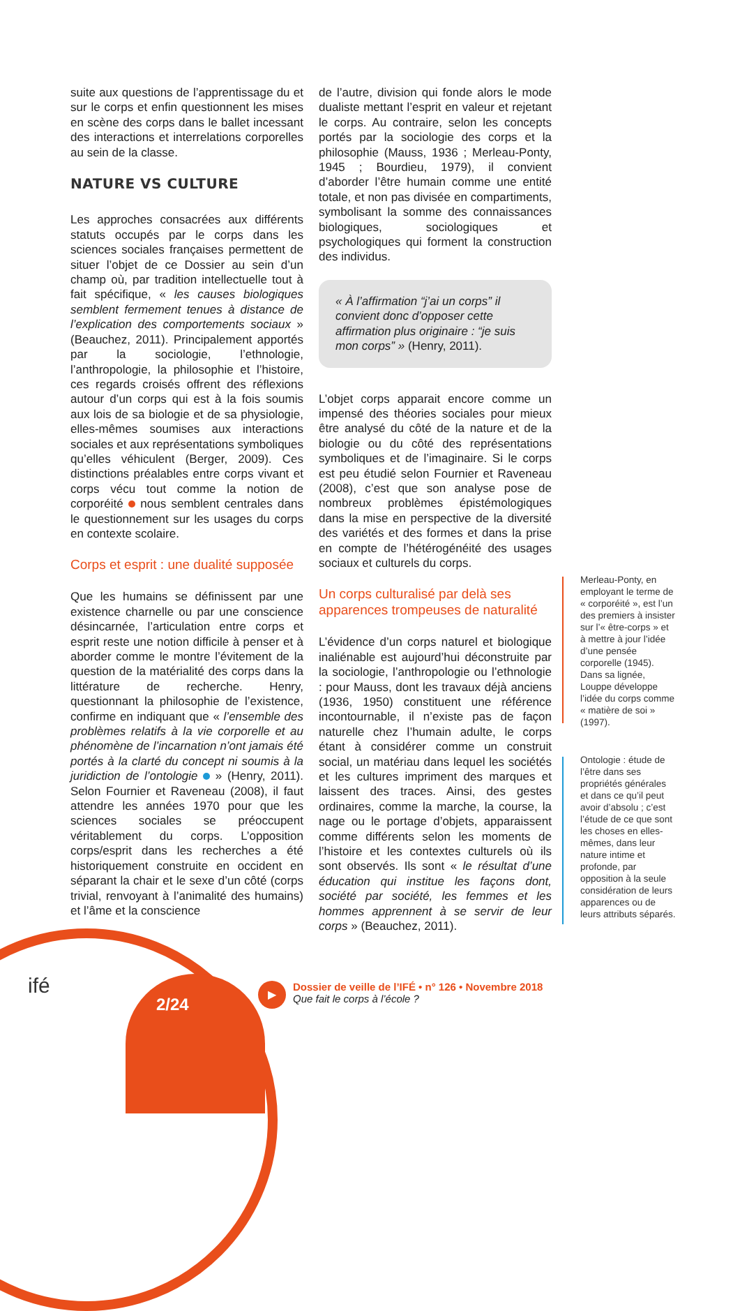suite aux questions de l’apprentissage du et sur le corps et enfin questionnent les mises en scène des corps dans le ballet incessant des interactions et interrelations corporelles au sein de la classe.
NATURE VS CULTURE
Les approches consacrées aux différents statuts occupés par le corps dans les sciences sociales françaises permettent de situer l’objet de ce Dossier au sein d’un champ où, par tradition intellectuelle tout à fait spécifique, « les causes biologiques semblent fermement tenues à distance de l’explication des comportements sociaux » (Beauchez, 2011). Principalement apportés par la sociologie, l’ethnologie, l’anthropologie, la philosophie et l’histoire, ces regards croisés offrent des réflexions autour d’un corps qui est à la fois soumis aux lois de sa biologie et de sa physiologie, elles-mêmes soumises aux interactions sociales et aux représentations symboliques qu’elles véhiculent (Berger, 2009). Ces distinctions préalables entre corps vivant et corps vécu tout comme la notion de corporéité nous semblent centrales dans le questionnement sur les usages du corps en contexte scolaire.
Corps et esprit : une dualité supposée
Que les humains se définissent par une existence charnelle ou par une conscience désincarnée, l’articulation entre corps et esprit reste une notion difficile à penser et à aborder comme le montre l’évitement de la question de la matérialité des corps dans la littérature de recherche. Henry, questionnant la philosophie de l’existence, confirme en indiquant que « l’ensemble des problèmes relatifs à la vie corporelle et au phénomène de l’incarnation n’ont jamais été portés à la clarté du concept ni soumis à la juridiction de l’ontologie » (Henry, 2011). Selon Fournier et Raveneau (2008), il faut attendre les années 1970 pour que les sciences sociales se préoccupent véritablement du corps. L’opposition corps/esprit dans les recherches a été historiquement construite en occident en séparant la chair et le sexe d’un côté (corps trivial, renvoyant à l’animalité des humains) et l’âme et la conscience
de l’autre, division qui fonde alors le mode dualiste mettant l’esprit en valeur et rejetant le corps. Au contraire, selon les concepts portés par la sociologie des corps et la philosophie (Mauss, 1936 ; Merleau-Ponty, 1945 ; Bourdieu, 1979), il convient d’aborder l’être humain comme une entité totale, et non pas divisée en compartiments, symbolisant la somme des connaissances biologiques, sociologiques et psychologiques qui forment la construction des individus.
« À l’affirmation “j’ai un corps” il convient donc d’opposer cette affirmation plus originaire : “je suis mon corps” » (Henry, 2011).
L’objet corps apparait encore comme un impensé des théories sociales pour mieux être analysé du côté de la nature et de la biologie ou du côté des représentations symboliques et de l’imaginaire. Si le corps est peu étudié selon Fournier et Raveneau (2008), c’est que son analyse pose de nombreux problèmes épistémologiques dans la mise en perspective de la diversité des variétés et des formes et dans la prise en compte de l’hétérogénéité des usages sociaux et culturels du corps.
Un corps culturalisé par delà ses apparences trompeuses de naturalité
L’évidence d’un corps naturel et biologique inaliénable est aujourd’hui déconstruite par la sociologie, l’anthropologie ou l’ethnologie : pour Mauss, dont les travaux déjà anciens (1936, 1950) constituent une référence incontournable, il n’existe pas de façon naturelle chez l’humain adulte, le corps étant à considérer comme un construit social, un matériau dans lequel les sociétés et les cultures impriment des marques et laissent des traces. Ainsi, des gestes ordinaires, comme la marche, la course, la nage ou le portage d’objets, apparaissent comme différents selon les moments de l’histoire et les contextes culturels où ils sont observés. Ils sont « le résultat d’une éducation qui institue les façons dont, société par société, les femmes et les hommes apprennent à se servir de leur corps » (Beauchez, 2011).
Merleau-Ponty, en employant le terme de « corporéité », est l’un des premiers à insister sur l’« être-corps » et à mettre à jour l’idée d’une pensée corporelle (1945). Dans sa lignée, Louppe développe l’idée du corps comme « matière de soi » (1997).
Ontologie : étude de l’être dans ses propriétés générales et dans ce qu’il peut avoir d’absolu ; c’est l’étude de ce que sont les choses en elles-mêmes, dans leur nature intime et profonde, par opposition à la seule considération de leurs apparences ou de leurs attributs séparés.
ifé
2/24
▶
Dossier de veille de l’IFÉ • n° 126 • Novembre 2018
Que fait le corps à l’école ?